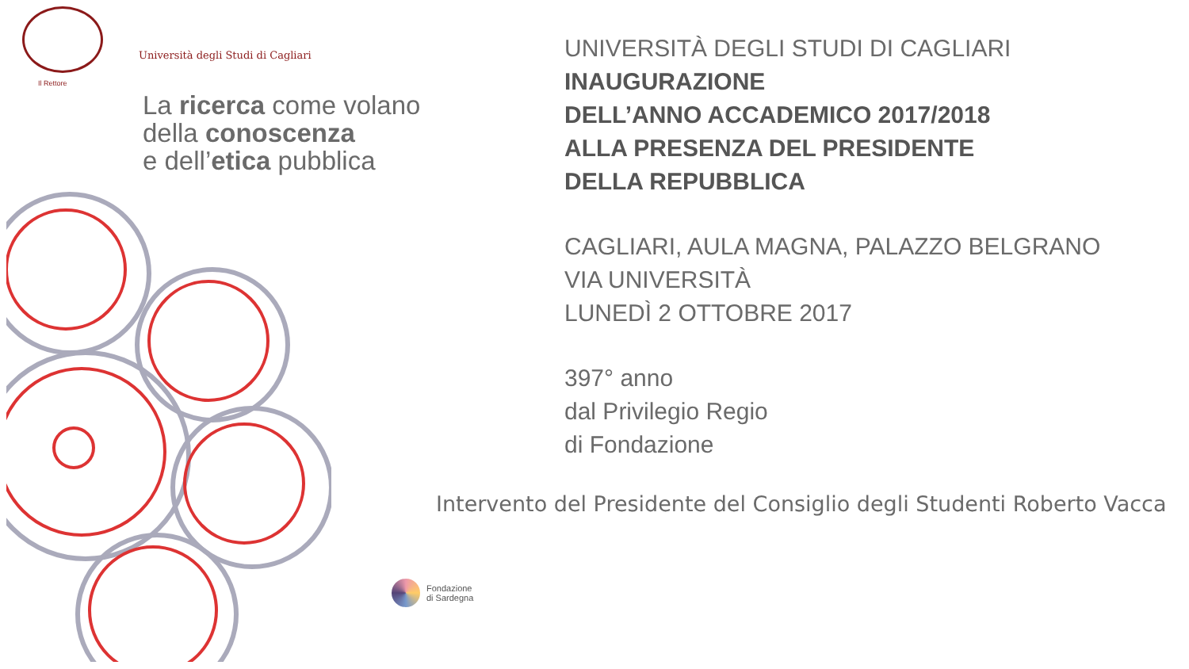Il Rettore
Università degli Studi di Cagliari
La ricerca come volano
della conoscenza
e dell’etica pubblica
UNIVERSITÀ DEGLI STUDI DI CAGLIARI
INAUGURAZIONE
DELL’ANNO ACCADEMICO 2017/2018
ALLA PRESENZA DEL PRESIDENTE
DELLA REPUBBLICA
CAGLIARI, AULA MAGNA, PALAZZO BELGRANO
VIA UNIVERSITÀ
LUNEDÌ 2 OTTOBRE 2017
397° anno
dal Privilegio Regio
di Fondazione
Intervento del Presidente del Consiglio degli Studenti Roberto Vacca
Fondazione
di Sardegna